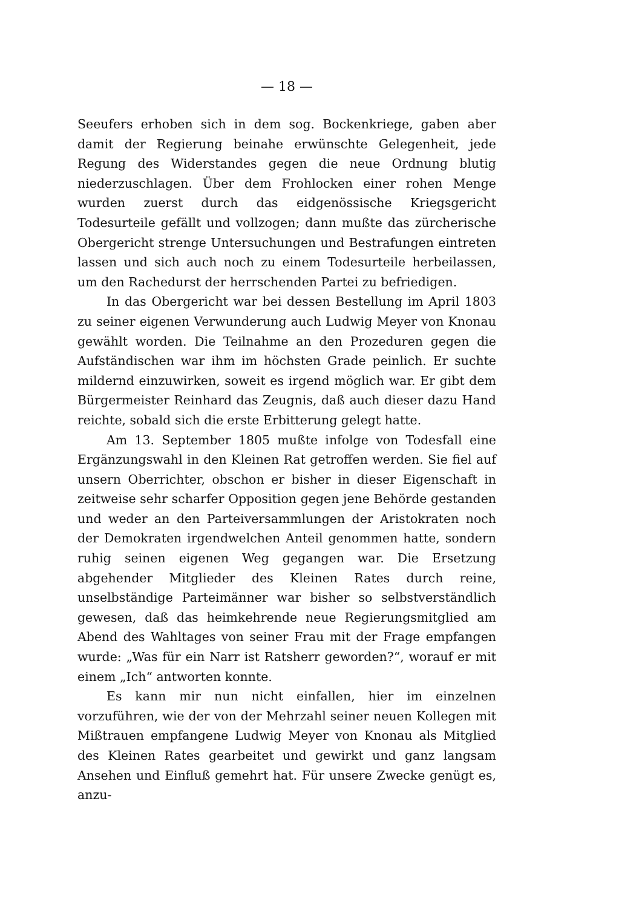— 18 —
Seeufers erhoben sich in dem sog. Bockenkriege, gaben aber damit der Regierung beinahe erwünschte Gelegenheit, jede Regung des Widerstandes gegen die neue Ordnung blutig niederzuschlagen. Über dem Frohlocken einer rohen Menge wurden zuerst durch das eidgenössische Kriegsgericht Todesurteile gefällt und vollzogen; dann mußte das zürcherische Obergericht strenge Untersuchungen und Bestrafungen eintreten lassen und sich auch noch zu einem Todesurteile herbeilassen, um den Rachedurst der herrschenden Partei zu befriedigen.
In das Obergericht war bei dessen Bestellung im April 1803 zu seiner eigenen Verwunderung auch Ludwig Meyer von Knonau gewählt worden. Die Teilnahme an den Prozeduren gegen die Aufständischen war ihm im höchsten Grade peinlich. Er suchte mildernd einzuwirken, soweit es irgend möglich war. Er gibt dem Bürgermeister Reinhard das Zeugnis, daß auch dieser dazu Hand reichte, sobald sich die erste Erbitterung gelegt hatte.
Am 13. September 1805 mußte infolge von Todesfall eine Ergänzungswahl in den Kleinen Rat getroffen werden. Sie fiel auf unsern Oberrichter, obschon er bisher in dieser Eigenschaft in zeitweise sehr scharfer Opposition gegen jene Behörde gestanden und weder an den Parteiversammlungen der Aristokraten noch der Demokraten irgendwelchen Anteil genommen hatte, sondern ruhig seinen eigenen Weg gegangen war. Die Ersetzung abgehender Mitglieder des Kleinen Rates durch reine, unselbständige Parteimänner war bisher so selbstverständlich gewesen, daß das heimkehrende neue Regierungsmitglied am Abend des Wahltages von seiner Frau mit der Frage empfangen wurde: „Was für ein Narr ist Ratsherr geworden?“, worauf er mit einem „Ich“ antworten konnte.
Es kann mir nun nicht einfallen, hier im einzelnen vorzuführen, wie der von der Mehrzahl seiner neuen Kollegen mit Mißtrauen empfangene Ludwig Meyer von Knonau als Mitglied des Kleinen Rates gearbeitet und gewirkt und ganz langsam Ansehen und Einfluß gemehrt hat. Für unsere Zwecke genügt es, anzu-